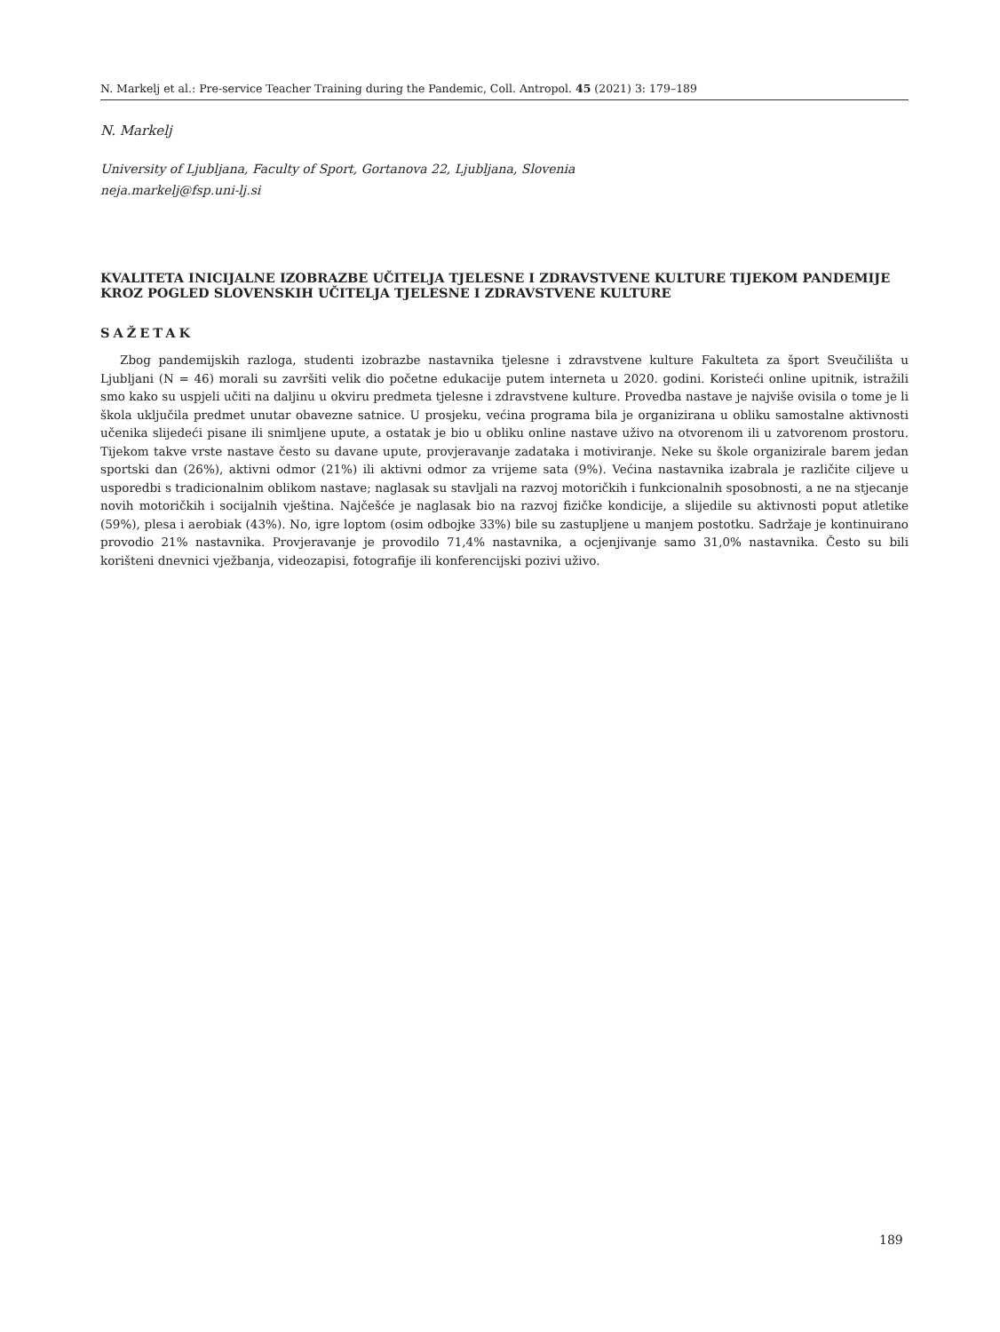N. Markelj et al.: Pre-service Teacher Training during the Pandemic, Coll. Antropol. 45 (2021) 3: 179–189
N. Markelj
University of Ljubljana, Faculty of Sport, Gortanova 22, Ljubljana, Slovenia
neja.markelj@fsp.uni-lj.si
KVALITETA INICIJALNE IZOBRAZBE UČITELJA TJELESNE I ZDRAVSTVENE KULTURE TIJEKOM PANDEMIJE KROZ POGLED SLOVENSKIH UČITELJA TJELESNE I ZDRAVSTVENE KULTURE
SAŽETAK
Zbog pandemijskih razloga, studenti izobrazbe nastavnika tjelesne i zdravstvene kulture Fakulteta za šport Sveučilišta u Ljubljani (N = 46) morali su završiti velik dio početne edukacije putem interneta u 2020. godini. Koristeći online upitnik, istražili smo kako su uspjeli učiti na daljinu u okviru predmeta tjelesne i zdravstvene kulture. Provedba nastave je najviše ovisila o tome je li škola uključila predmet unutar obavezne satnice. U prosjeku, većina programa bila je organizirana u obliku samostalne aktivnosti učenika slijedeći pisane ili snimljene upute, a ostatak je bio u obliku online nastave uživo na otvorenom ili u zatvorenom prostoru. Tijekom takve vrste nastave često su davane upute, provjeravanje zadataka i motiviranje. Neke su škole organizirale barem jedan sportski dan (26%), aktivni odmor (21%) ili aktivni odmor za vrijeme sata (9%). Većina nastavnika izabrala je različite ciljeve u usporedbi s tradicionalnim oblikom nastave; naglasak su stavljali na razvoj motoričkih i funkcionalnih sposobnosti, a ne na stjecanje novih motoričkih i socijalnih vještina. Najčešće je naglasak bio na razvoj fizičke kondicije, a slijedile su aktivnosti poput atletike (59%), plesa i aerobiak (43%). No, igre loptom (osim odbojke 33%) bile su zastupljene u manjem postotku. Sadržaje je kontinuirano provodio 21% nastavnika. Provjeravanje je provodilo 71,4% nastavnika, a ocjenjivanje samo 31,0% nastavnika. Često su bili korišteni dnevnici vježbanja, videozapisi, fotografije ili konferencijski pozivi uživo.
189